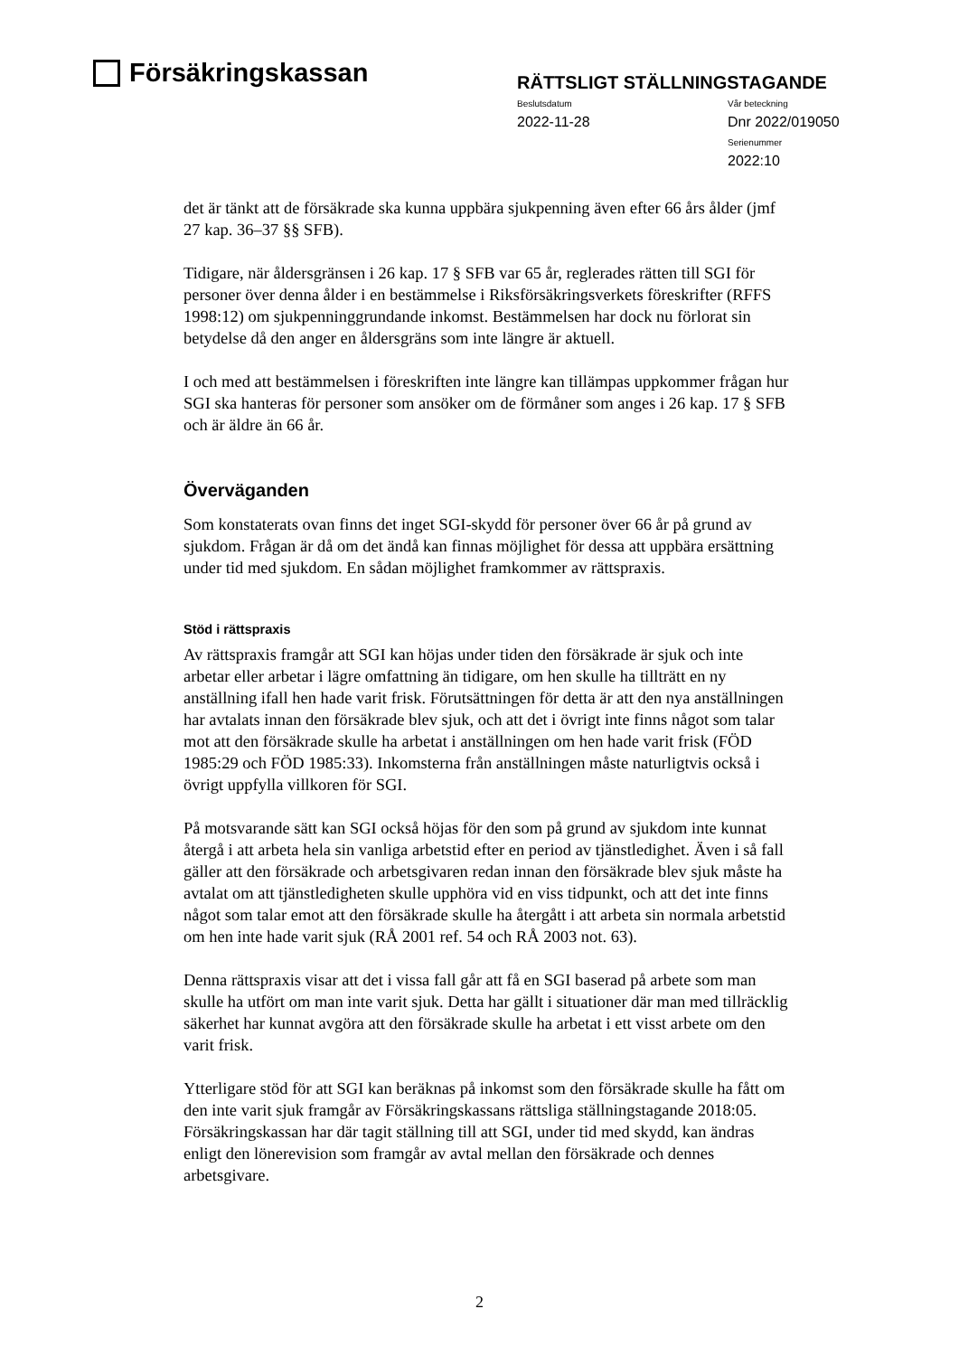Försäkringskassan
RÄTTSLIGT STÄLLNINGSTAGANDE
Beslutsdatum
2022-11-28
Vår beteckning
Dnr 2022/019050
Serienummer
2022:10
det är tänkt att de försäkrade ska kunna uppbära sjukpenning även efter 66 års ålder (jmf 27 kap. 36–37 §§ SFB).
Tidigare, när åldersgränsen i 26 kap. 17 § SFB var 65 år, reglerades rätten till SGI för personer över denna ålder i en bestämmelse i Riksförsäkringsverkets föreskrifter (RFFS 1998:12) om sjukpenninggrundande inkomst. Bestämmelsen har dock nu förlorat sin betydelse då den anger en åldersgräns som inte längre är aktuell.
I och med att bestämmelsen i föreskriften inte längre kan tillämpas uppkommer frågan hur SGI ska hanteras för personer som ansöker om de förmåner som anges i 26 kap. 17 § SFB och är äldre än 66 år.
Överväganden
Som konstaterats ovan finns det inget SGI-skydd för personer över 66 år på grund av sjukdom. Frågan är då om det ändå kan finnas möjlighet för dessa att uppbära ersättning under tid med sjukdom. En sådan möjlighet framkommer av rättspraxis.
Stöd i rättspraxis
Av rättspraxis framgår att SGI kan höjas under tiden den försäkrade är sjuk och inte arbetar eller arbetar i lägre omfattning än tidigare, om hen skulle ha tillträtt en ny anställning ifall hen hade varit frisk. Förutsättningen för detta är att den nya anställningen har avtalats innan den försäkrade blev sjuk, och att det i övrigt inte finns något som talar mot att den försäkrade skulle ha arbetat i anställningen om hen hade varit frisk (FÖD 1985:29 och FÖD 1985:33). Inkomsterna från anställningen måste naturligtvis också i övrigt uppfylla villkoren för SGI.
På motsvarande sätt kan SGI också höjas för den som på grund av sjukdom inte kunnat återgå i att arbeta hela sin vanliga arbetstid efter en period av tjänstledighet. Även i så fall gäller att den försäkrade och arbetsgivaren redan innan den försäkrade blev sjuk måste ha avtalat om att tjänstledigheten skulle upphöra vid en viss tidpunkt, och att det inte finns något som talar emot att den försäkrade skulle ha återgått i att arbeta sin normala arbetstid om hen inte hade varit sjuk (RÅ 2001 ref. 54 och RÅ 2003 not. 63).
Denna rättspraxis visar att det i vissa fall går att få en SGI baserad på arbete som man skulle ha utfört om man inte varit sjuk. Detta har gällt i situationer där man med tillräcklig säkerhet har kunnat avgöra att den försäkrade skulle ha arbetat i ett visst arbete om den varit frisk.
Ytterligare stöd för att SGI kan beräknas på inkomst som den försäkrade skulle ha fått om den inte varit sjuk framgår av Försäkringskassans rättsliga ställningstagande 2018:05. Försäkringskassan har där tagit ställning till att SGI, under tid med skydd, kan ändras enligt den lönerevision som framgår av avtal mellan den försäkrade och dennes arbetsgivare.
2